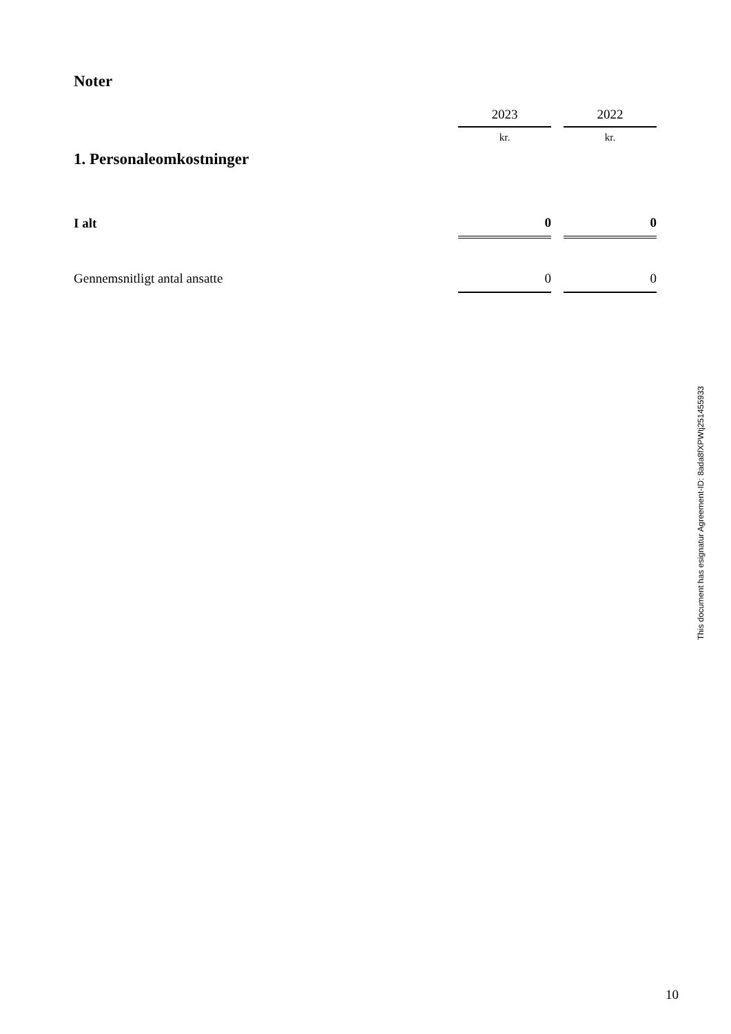Noter
| | 2023 | | 2022 |
| --- | --- | --- | --- |
| 1. Personaleomkostninger | kr. | | kr. |
| I alt | 0 | | 0 |
| Gennemsnitligt antal ansatte | 0 | | 0 |
This document has esignatur Agreement-ID: 8ada8fXPWtj251455933
10